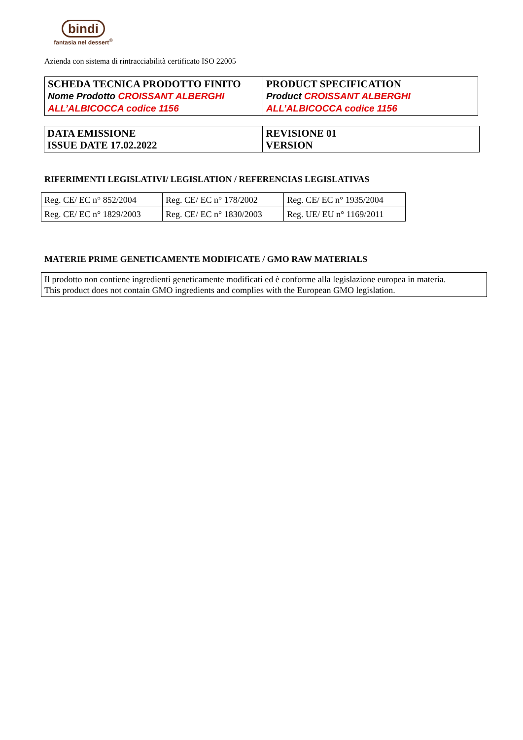bindi
fantasia nel dessert<sup>®</sup>
Azienda con sistema di rintracciabilità certificato ISO 22005
| SCHEDA TECNICA PRODOTTO FINITO Nome Prodotto CROISSANT ALBERGHI ALL’ALBICOCCA codice 1156 | PRODUCT SPECIFICATION Product CROISSANT ALBERGHI ALL’ALBICOCCA codice 1156 |
| DATA EMISSIONE ISSUE DATE 17.02.2022 | REVISIONE 01 VERSION |
RIFERIMENTI LEGISLATIVI/ LEGISLATION / REFERENCIAS LEGISLATIVAS
| Reg. CE/ EC n° 852/2004 | Reg. CE/ EC n° 178/2002 | Reg. CE/ EC n° 1935/2004 |
| Reg. CE/ EC n° 1829/2003 | Reg. CE/ EC n° 1830/2003 | Reg. UE/ EU n° 1169/2011 |
MATERIE PRIME GENETICAMENTE MODIFICATE / GMO RAW MATERIALS
| Il prodotto non contiene ingredienti geneticamente modificati ed è conforme alla legislazione europea in materia. This product does not contain GMO ingredients and complies with the European GMO legislation. |